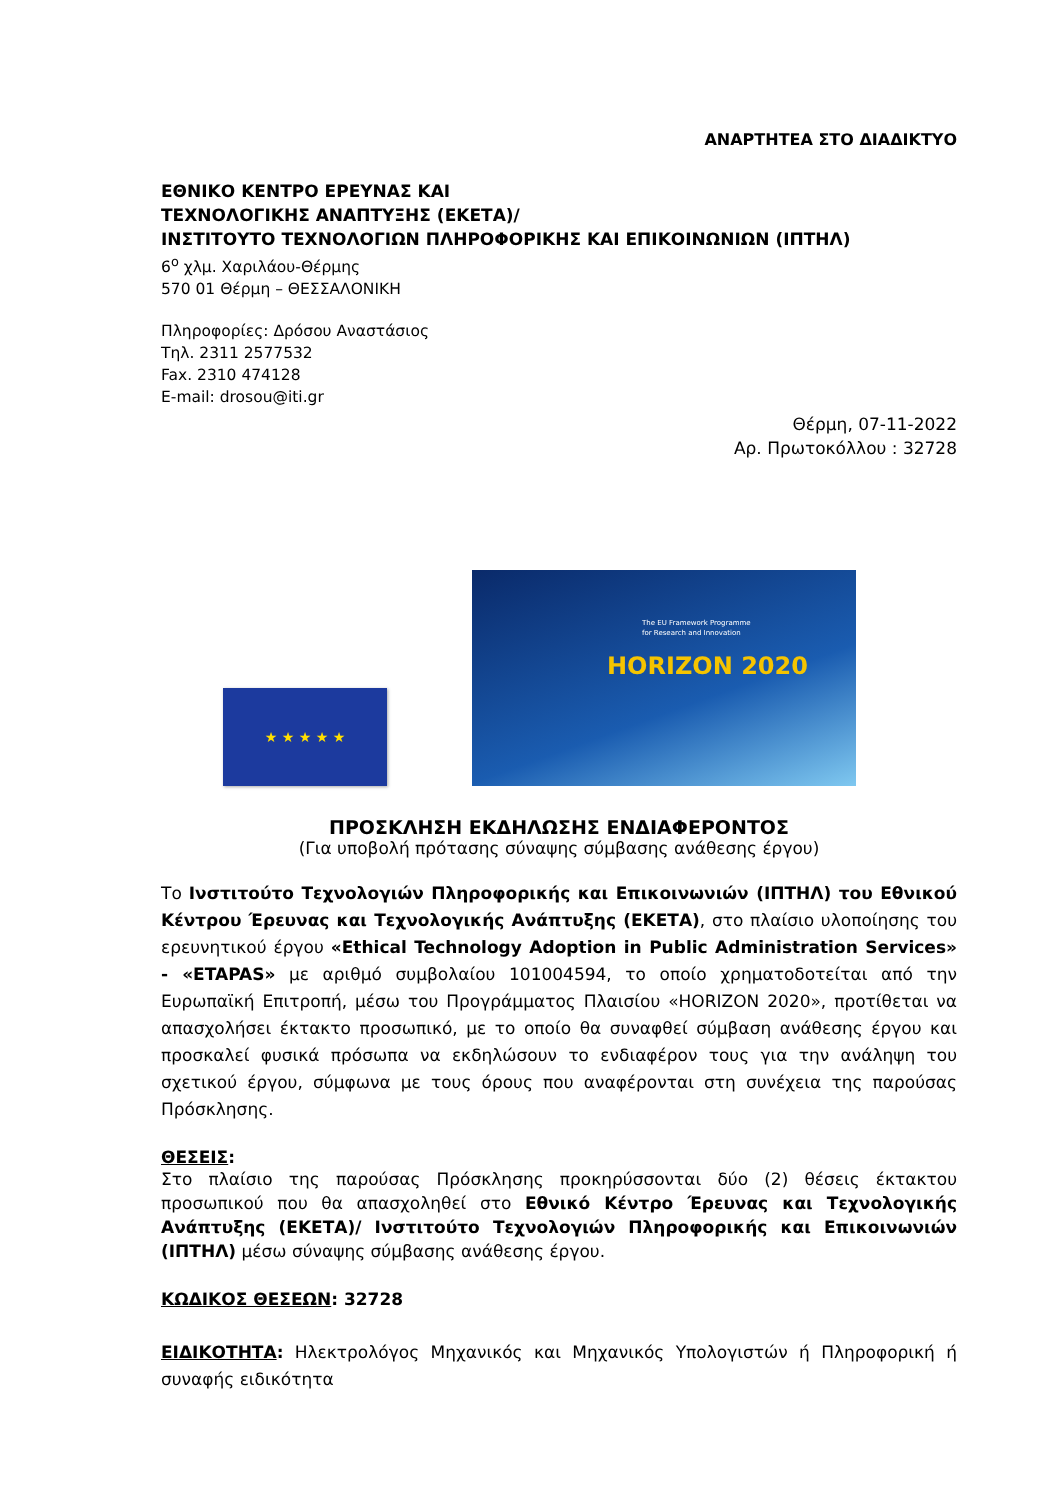ΑΝΑΡΤΗΤΕΑ ΣΤΟ ΔΙΑΔΙΚΤΥΟ
ΕΘΝΙΚΟ ΚΕΝΤΡΟ ΕΡΕΥΝΑΣ ΚΑΙ
ΤΕΧΝΟΛΟΓΙΚΗΣ ΑΝΑΠΤΥΞΗΣ (ΕΚΕΤΑ)/
ΙΝΣΤΙΤΟΥΤΟ ΤΕΧΝΟΛΟΓΙΩΝ ΠΛΗΡΟΦΟΡΙΚΗΣ ΚΑΙ ΕΠΙΚΟΙΝΩΝΙΩΝ (ΙΠΤΗΛ)
6<sup>ο</sup> χλμ. Χαριλάου-Θέρμης
570 01 Θέρμη – ΘΕΣΣΑΛΟΝΙΚΗ
Πληροφορίες: Δρόσου Αναστάσιος
Τηλ. 2311 2577532
Fax. 2310 474128
E-mail: drosou@iti.gr
Θέρμη, 07-11-2022
Αρ. Πρωτοκόλλου : 32728
★ ★ ★ ★ ★
The EU Framework Programme
for Research and Innovation
HORIZON 2020
ΠΡΟΣΚΛΗΣΗ ΕΚΔΗΛΩΣΗΣ ΕΝΔΙΑΦΕΡΟΝΤΟΣ
(Για υποβολή πρότασης σύναψης σύμβασης ανάθεσης έργου)
Το Ινστιτούτο Τεχνολογιών Πληροφορικής και Επικοινωνιών (ΙΠΤΗΛ) του Εθνικού Κέντρου Έρευνας και Τεχνολογικής Ανάπτυξης (ΕΚΕΤΑ), στο πλαίσιο υλοποίησης του ερευνητικού έργου «Ethical Technology Adoption in Public Administration Services» - «ETAPAS» με αριθμό συμβολαίου 101004594, το οποίο χρηματοδοτείται από την Ευρωπαϊκή Επιτροπή, μέσω του Προγράμματος Πλαισίου «HORIZON 2020», προτίθεται να απασχολήσει έκτακτο προσωπικό, με το οποίο θα συναφθεί σύμβαση ανάθεσης έργου και προσκαλεί φυσικά πρόσωπα να εκδηλώσουν το ενδιαφέρον τους για την ανάληψη του σχετικού έργου, σύμφωνα με τους όρους που αναφέρονται στη συνέχεια της παρούσας Πρόσκλησης.
ΘΕΣΕΙΣ:
Στο πλαίσιο της παρούσας Πρόσκλησης προκηρύσσονται δύο (2) θέσεις έκτακτου προσωπικού που θα απασχοληθεί στο Εθνικό Κέντρο Έρευνας και Τεχνολογικής Ανάπτυξης (ΕΚΕΤΑ)/ Ινστιτούτο Τεχνολογιών Πληροφορικής και Επικοινωνιών (ΙΠΤΗΛ) μέσω σύναψης σύμβασης ανάθεσης έργου.
ΚΩΔΙΚΟΣ ΘΕΣΕΩΝ: 32728
ΕΙΔΙΚΟΤΗΤΑ: Ηλεκτρολόγος Μηχανικός και Μηχανικός Υπολογιστών ή Πληροφορική ή συναφής ειδικότητα